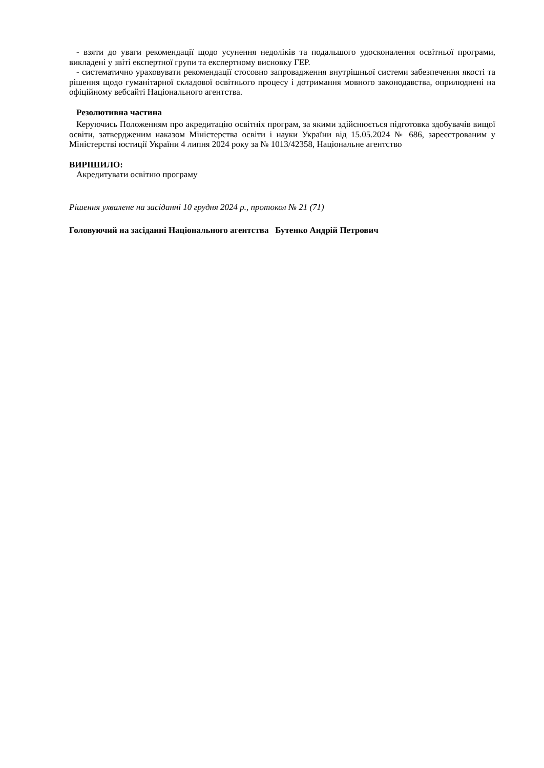- взяти до уваги рекомендації щодо усунення недоліків та подальшого удосконалення освітньої програми, викладені у звіті експертної групи та експертному висновку ГЕР.
- систематично ураховувати рекомендації стосовно запровадження внутрішньої системи забезпечення якості та рішення щодо гуманітарної складової освітнього процесу і дотримання мовного законодавства, оприлюднені на офіційному вебсайті Національного агентства.
Резолютивна частина
Керуючись Положенням про акредитацію освітніх програм, за якими здійснюється підготовка здобувачів вищої освіти, затвердженим наказом Міністерства освіти і науки України від 15.05.2024 № 686, зареєстрованим у Міністерстві юстиції України 4 липня 2024 року за № 1013/42358, Національне агентство
ВИРІШИЛО:
Акредитувати освітню програму
Рішення ухвалене на засіданні 10 грудня 2024 р., протокол № 21 (71)
Головуючий на засіданні Національного агентства Бутенко Андрій Петрович